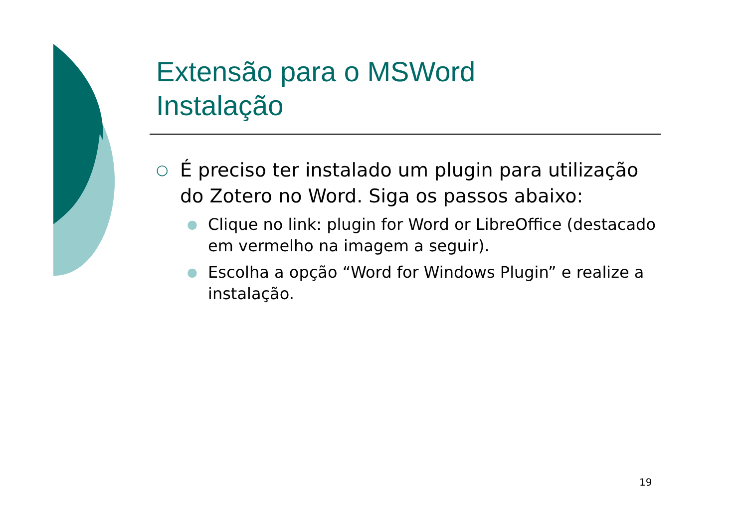Extensão para o MSWord
Instalação
○ É preciso ter instalado um plugin para utilização do Zotero no Word. Siga os passos abaixo:
● Clique no link: plugin for Word or LibreOffice (destacado em vermelho na imagem a seguir).
● Escolha a opção “Word for Windows Plugin” e realize a instalação.
19